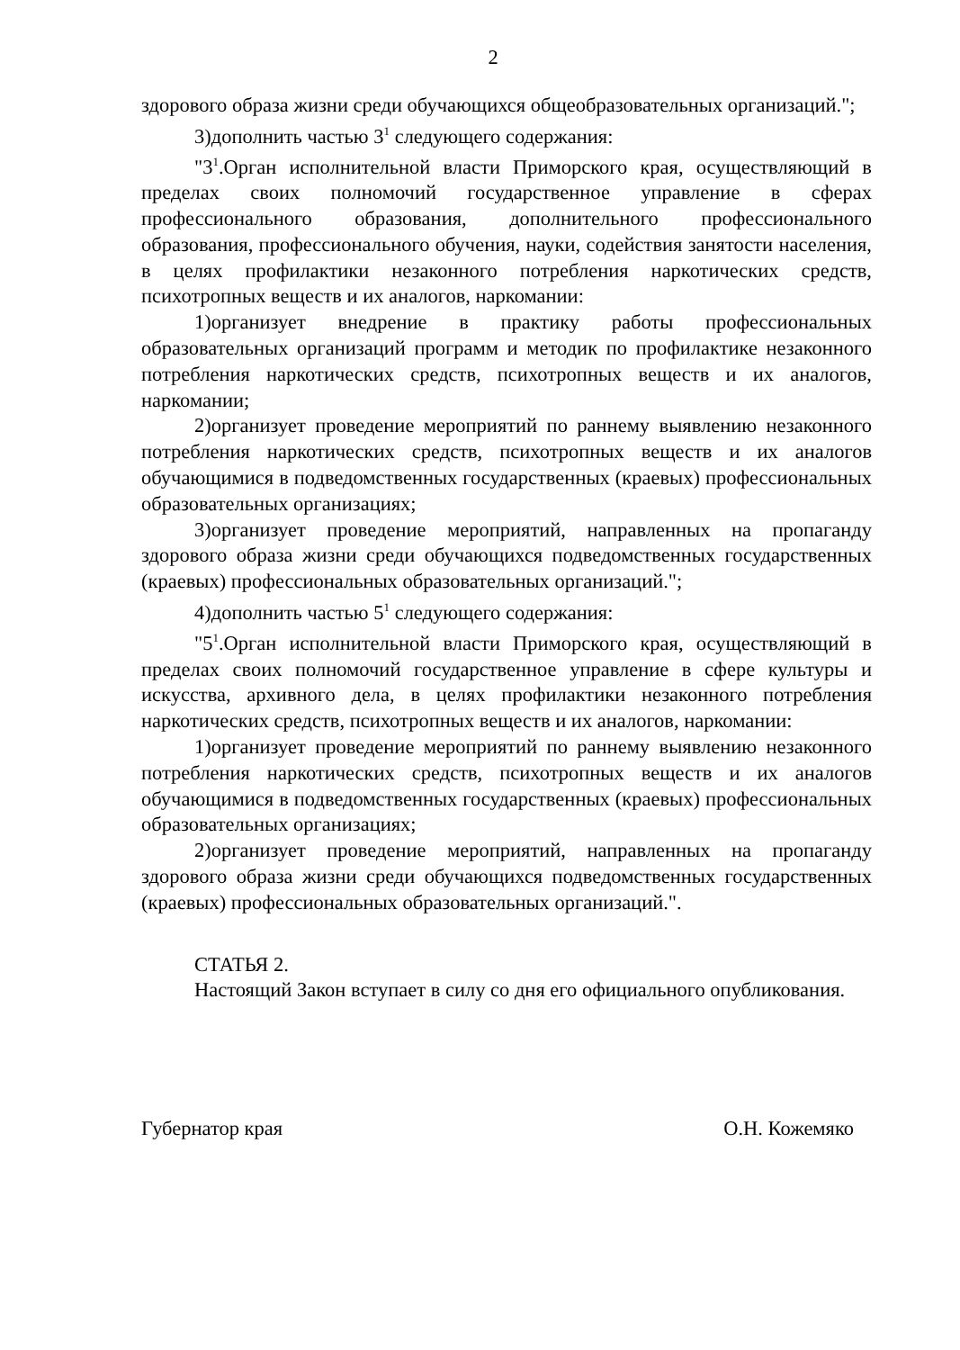2
здорового образа жизни среди обучающихся общеобразовательных организаций.";
3)дополнить частью 3<sup>1</sup> следующего содержания:
"3<sup>1</sup>.Орган исполнительной власти Приморского края, осуществляющий в пределах своих полномочий государственное управление в сферах профессионального образования, дополнительного профессионального образования, профессионального обучения, науки, содействия занятости населения, в целях профилактики незаконного потребления наркотических средств, психотропных веществ и их аналогов, наркомании:
1)организует внедрение в практику работы профессиональных образовательных организаций программ и методик по профилактике незаконного потребления наркотических средств, психотропных веществ и их аналогов, наркомании;
2)организует проведение мероприятий по раннему выявлению незаконного потребления наркотических средств, психотропных веществ и их аналогов обучающимися в подведомственных государственных (краевых) профессиональных образовательных организациях;
3)организует проведение мероприятий, направленных на пропаганду здорового образа жизни среди обучающихся подведомственных государственных (краевых) профессиональных образовательных организаций.";
4)дополнить частью 5<sup>1</sup> следующего содержания:
"5<sup>1</sup>.Орган исполнительной власти Приморского края, осуществляющий в пределах своих полномочий государственное управление в сфере культуры и искусства, архивного дела, в целях профилактики незаконного потребления наркотических средств, психотропных веществ и их аналогов, наркомании:
1)организует проведение мероприятий по раннему выявлению незаконного потребления наркотических средств, психотропных веществ и их аналогов обучающимися в подведомственных государственных (краевых) профессиональных образовательных организациях;
2)организует проведение мероприятий, направленных на пропаганду здорового образа жизни среди обучающихся подведомственных государственных (краевых) профессиональных образовательных организаций.".
СТАТЬЯ 2.
Настоящий Закон вступает в силу со дня его официального опубликования.
Губернатор края О.Н. Кожемяко